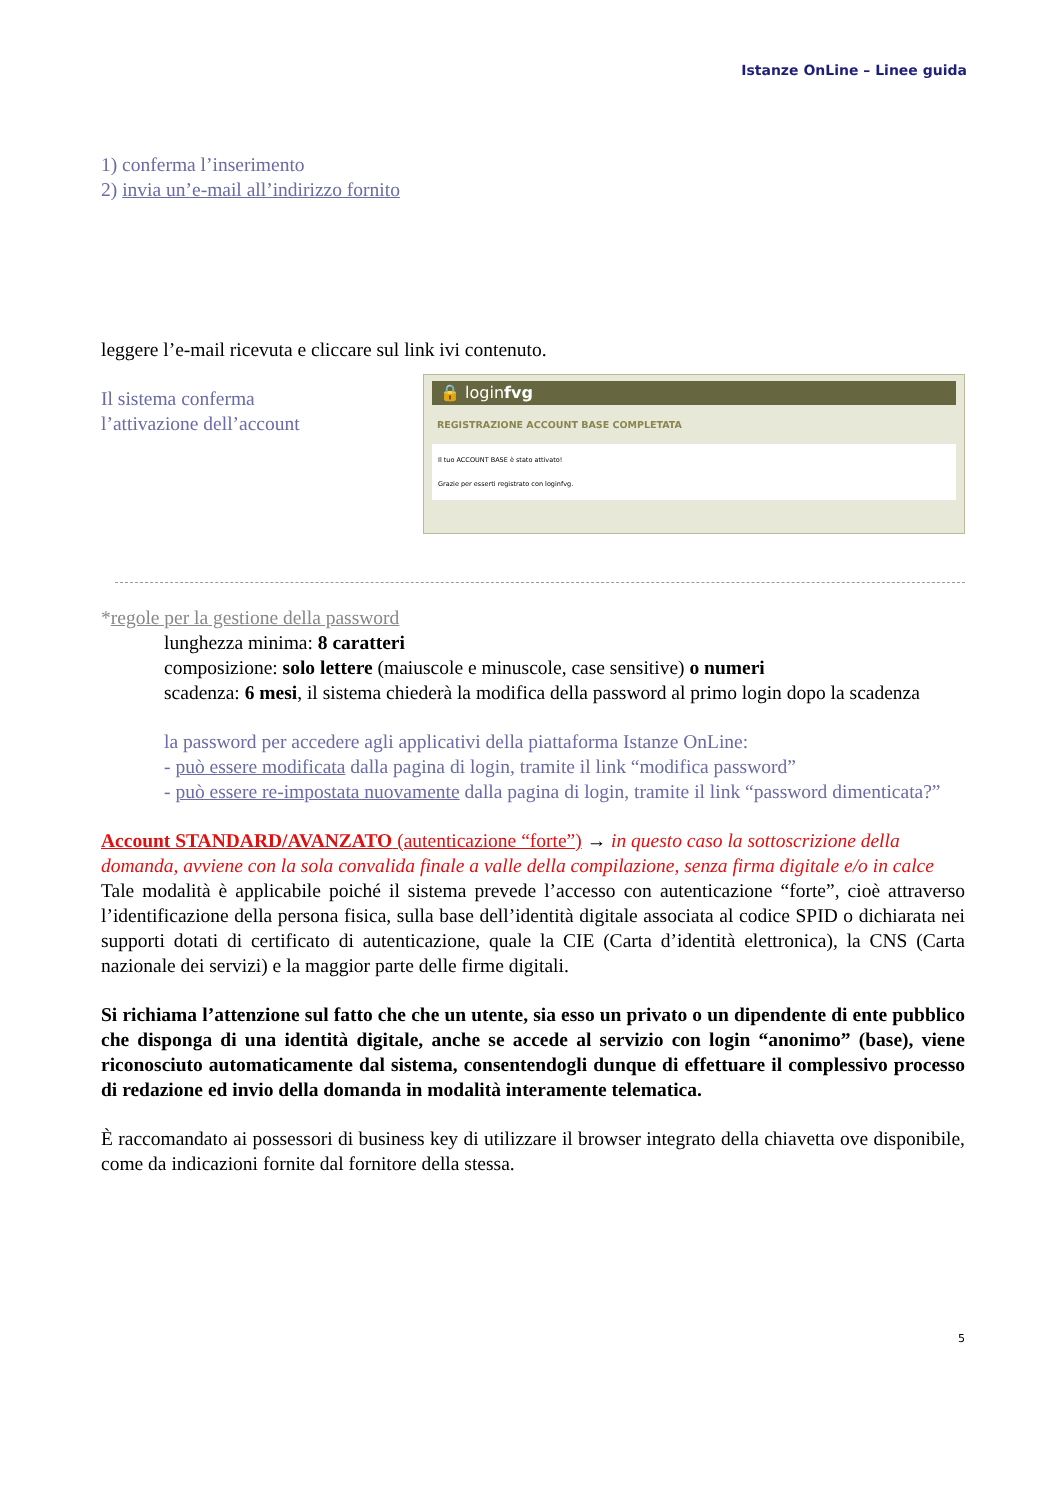Istanze OnLine – Linee guida
1) conferma l’inserimento
2) invia un’e-mail all’indirizzo fornito
leggere l’e-mail ricevuta e cliccare sul link ivi contenuto.
Il sistema conferma
l’attivazione dell’account
🔒 loginfvg
REGISTRAZIONE ACCOUNT BASE COMPLETATA
Il tuo ACCOUNT BASE è stato attivato!
Grazie per esserti registrato con loginfvg.
*regole per la gestione della password
lunghezza minima: 8 caratteri
composizione: solo lettere (maiuscole e minuscole, case sensitive) o numeri
scadenza: 6 mesi, il sistema chiederà la modifica della password al primo login dopo la scadenza
la password per accedere agli applicativi della piattaforma Istanze OnLine:
- può essere modificata dalla pagina di login, tramite il link “modifica password”
- può essere re-impostata nuovamente dalla pagina di login, tramite il link “password dimenticata?”
Account STANDARD/AVANZATO (autenticazione “forte”) → in questo caso la sottoscrizione della domanda, avviene con la sola convalida finale a valle della compilazione, senza firma digitale e/o in calce
Tale modalità è applicabile poiché il sistema prevede l’accesso con autenticazione “forte”, cioè attraverso l’identificazione della persona fisica, sulla base dell’identità digitale associata al codice SPID o dichiarata nei supporti dotati di certificato di autenticazione, quale la CIE (Carta d’identità elettronica), la CNS (Carta nazionale dei servizi) e la maggior parte delle firme digitali.
Si richiama l’attenzione sul fatto che che un utente, sia esso un privato o un dipendente di ente pubblico che disponga di una identità digitale, anche se accede al servizio con login “anonimo” (base), viene riconosciuto automaticamente dal sistema, consentendogli dunque di effettuare il complessivo processo di redazione ed invio della domanda in modalità interamente telematica.
È raccomandato ai possessori di business key di utilizzare il browser integrato della chiavetta ove disponibile, come da indicazioni fornite dal fornitore della stessa.
5